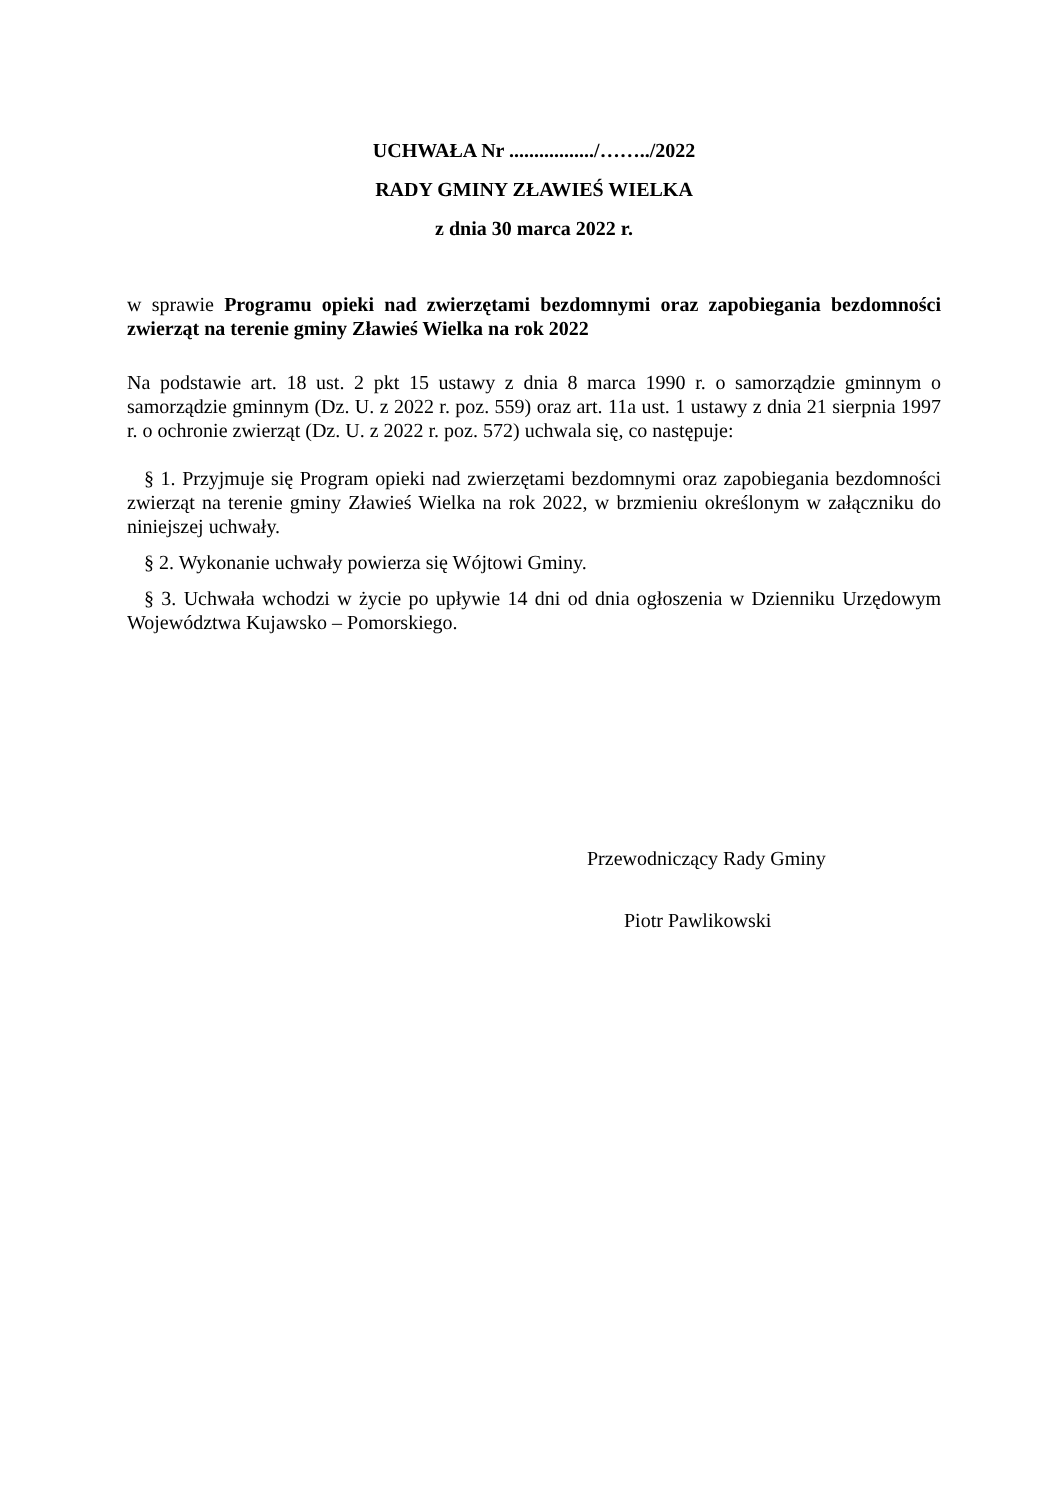UCHWAŁA Nr ................./……../2022
RADY GMINY ZŁAWIEŚ WIELKA
z dnia 30 marca 2022 r.
w sprawie Programu opieki nad zwierzętami bezdomnymi oraz zapobiegania bezdomności zwierząt na terenie gminy Zławieś Wielka na rok 2022
Na podstawie art. 18 ust. 2 pkt 15 ustawy z dnia 8 marca 1990 r. o samorządzie gminnym o samorządzie gminnym (Dz. U. z 2022 r. poz. 559) oraz art. 11a ust. 1 ustawy z dnia 21 sierpnia 1997 r. o ochronie zwierząt (Dz. U. z 2022 r. poz. 572) uchwala się, co następuje:
§ 1. Przyjmuje się Program opieki nad zwierzętami bezdomnymi oraz zapobiegania bezdomności zwierząt na terenie gminy Zławieś Wielka na rok 2022, w brzmieniu określonym w załączniku do niniejszej uchwały.
§ 2. Wykonanie uchwały powierza się Wójtowi Gminy.
§ 3. Uchwała wchodzi w życie po upływie 14 dni od dnia ogłoszenia w Dzienniku Urzędowym Województwa Kujawsko – Pomorskiego.
Przewodniczący Rady Gminy
Piotr Pawlikowski